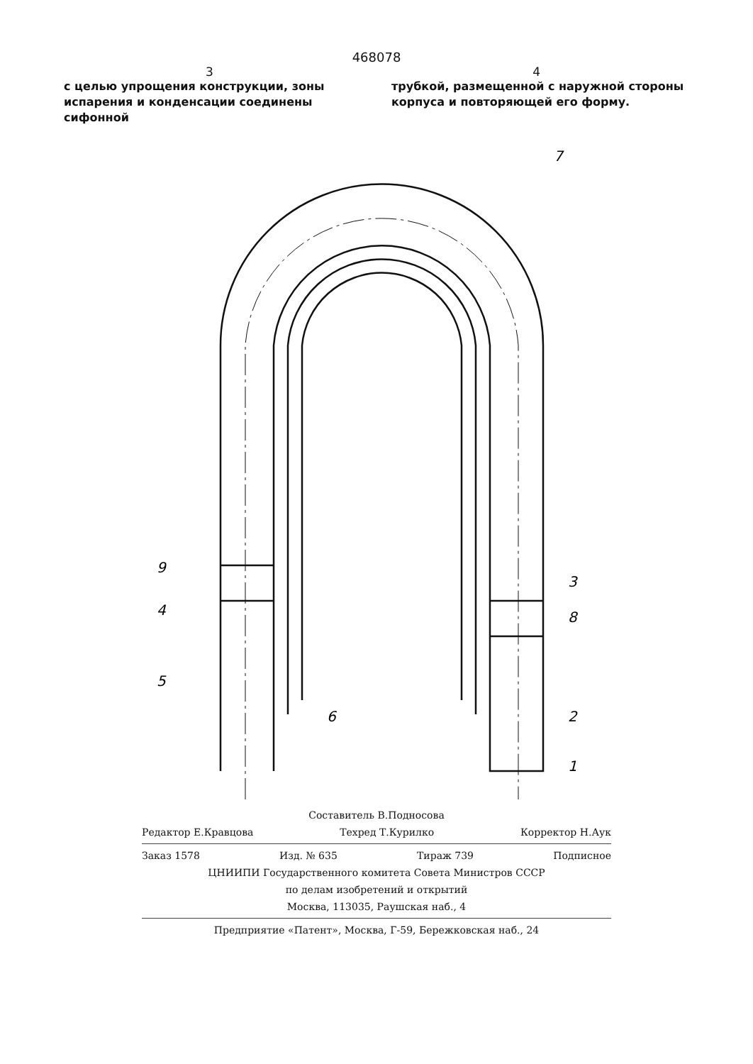468078
3 4
с целью упрощения конструкции, зоны испарения и конденсации соединены сифонной
трубкой, размещенной с наружной стороны корпуса и повторяющей его форму.
7
9
4
5
6
3
8
2
1
Составитель В.Подносова
Редактор Е.Кравцова Техред Т.Курилко Корректор Н.Аук
Заказ 1578 Изд. № 635 Тираж 739 Подписное
ЦНИИПИ Государственного комитета Совета Министров СССР
по делам изобретений и открытий
Москва, 113035, Раушская наб., 4
Предприятие «Патент», Москва, Г-59, Бережковская наб., 24